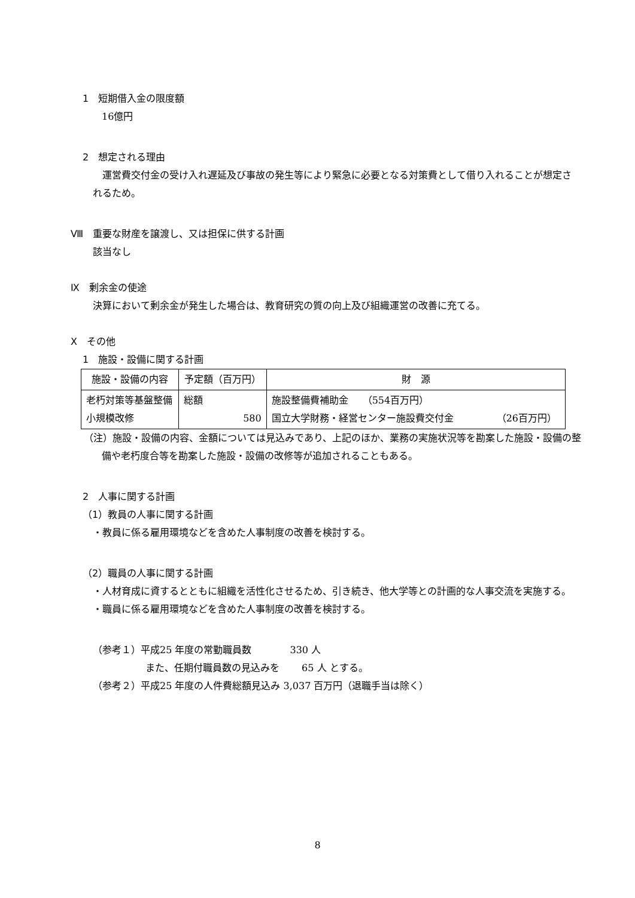1　短期借入金の限度額
16億円
2　想定される理由
運営費交付金の受け入れ遅延及び事故の発生等により緊急に必要となる対策費として借り入れることが想定されるため。
Ⅷ　重要な財産を譲渡し、又は担保に供する計画
該当なし
Ⅸ　剰余金の使途
決算において剰余金が発生した場合は、教育研究の質の向上及び組織運営の改善に充てる。
Ⅹ　その他
1　施設・設備に関する計画
| 施設・設備の内容 | 予定額（百万円） | 財 源 |
| --- | --- | --- |
| 老朽対策等基盤整備 小規模改修 | 総額 580 | 施設整備費補助金 （554百万円） 国立大学財務・経営センター施設費交付金 （26百万円） |
（注）施設・設備の内容、金額については見込みであり、上記のほか、業務の実施状況等を勘案した施設・設備の整備や老朽度合等を勘案した施設・設備の改修等が追加されることもある。
2　人事に関する計画
（1）教員の人事に関する計画
・教員に係る雇用環境などを含めた人事制度の改善を検討する。
（2）職員の人事に関する計画
・人材育成に資するとともに組織を活性化させるため、引き続き、他大学等との計画的な人事交流を実施する。
・職員に係る雇用環境などを含めた人事制度の改善を検討する。
（参考１）平成25 年度の常勤職員数　　　　330 人
また、任期付職員数の見込みを　　 65 人 とする。
（参考２）平成25 年度の人件費総額見込み 3,037 百万円（退職手当は除く）
8